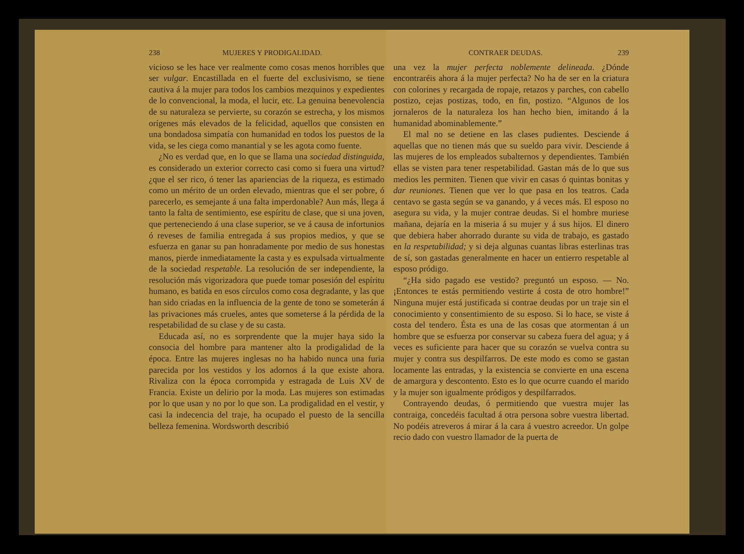238 MUJERES Y PRODIGALIDAD.
vicioso se les hace ver realmente como cosas menos horribles que ser vulgar. Encastillada en el fuerte del exclusivismo, se tiene cautiva á la mujer para todos los cambios mezquinos y expedientes de lo convencional, la moda, el lucir, etc. La genuina benevolencia de su naturaleza se pervierte, su corazón se estrecha, y los mismos orígenes más elevados de la felicidad, aquellos que consisten en una bondadosa simpatía con humanidad en todos los puestos de la vida, se les ciega como manantial y se les agota como fuente.
¿No es verdad que, en lo que se llama una sociedad distinguida, es considerado un exterior correcto casi como si fuera una virtud? ¿que el ser rico, ó tener las apariencias de la riqueza, es estimado como un mérito de un orden elevado, mientras que el ser pobre, ó parecerlo, es semejante á una falta imperdonable? Aun más, llega á tanto la falta de sentimiento, ese espíritu de clase, que si una joven, que perteneciendo á una clase superior, se ve á causa de infortunios ó reveses de familia entregada á sus propios medios, y que se esfuerza en ganar su pan honradamente por medio de sus honestas manos, pierde inmediatamente la casta y es expulsada virtualmente de la sociedad respetable. La resolución de ser independiente, la resolución más vigorizadora que puede tomar posesión del espíritu humano, es batida en esos círculos como cosa degradante, y las que han sido criadas en la influencia de la gente de tono se someterán á las privaciones más crueles, antes que someterse á la pérdida de la respetabilidad de su clase y de su casta.
Educada así, no es sorprendente que la mujer haya sido la consocia del hombre para mantener alto la prodigalidad de la época. Entre las mujeres inglesas no ha habido nunca una furia parecida por los vestidos y los adornos á la que existe ahora. Rivaliza con la época corrompida y estragada de Luis XV de Francia. Existe un delirio por la moda. Las mujeres son estimadas por lo que usan y no por lo que son. La prodigalidad en el vestir, y casi la indecencia del traje, ha ocupado el puesto de la sencilla belleza femenina. Wordsworth describió
CONTRAER DEUDAS. 239
una vez la mujer perfecta noblemente delineada. ¿Dónde encontraréis ahora á la mujer perfecta? No ha de ser en la criatura con colorines y recargada de ropaje, retazos y parches, con cabello postizo, cejas postizas, todo, en fin, postizo. “Algunos de los jornaleros de la naturaleza los han hecho bien, imitando á la humanidad abominablemente.”
El mal no se detiene en las clases pudientes. Desciende á aquellas que no tienen más que su sueldo para vivir. Desciende á las mujeres de los empleados subalternos y dependientes. También ellas se visten para tener respetabilidad. Gastan más de lo que sus medios les permiten. Tienen que vivir en casas ó quintas bonitas y dar reuniones. Tienen que ver lo que pasa en los teatros. Cada centavo se gasta según se va ganando, y á veces más. El esposo no asegura su vida, y la mujer contrae deudas. Si el hombre muriese mañana, dejaría en la miseria á su mujer y á sus hijos. El dinero que debiera haber ahorrado durante su vida de trabajo, es gastado en la respetabilidad; y si deja algunas cuantas libras esterlinas tras de sí, son gastadas generalmente en hacer un entierro respetable al esposo pródigo.
“¿Ha sido pagado ese vestido? preguntó un esposo. — No. ¡Entonces te estás permitiendo vestirte á costa de otro hombre!” Ninguna mujer está justificada si contrae deudas por un traje sin el conocimiento y consentimiento de su esposo. Si lo hace, se viste á costa del tendero. Ésta es una de las cosas que atormentan á un hombre que se esfuerza por conservar su cabeza fuera del agua; y á veces es suficiente para hacer que su corazón se vuelva contra su mujer y contra sus despilfarros. De este modo es como se gastan locamente las entradas, y la existencia se convierte en una escena de amargura y descontento. Esto es lo que ocurre cuando el marido y la mujer son igualmente pródigos y despilfarrados.
Contrayendo deudas, ó permitiendo que vuestra mujer las contraiga, concedéis facultad á otra persona sobre vuestra libertad. No podéis atreveros á mirar á la cara á vuestro acreedor. Un golpe recio dado con vuestro llamador de la puerta de